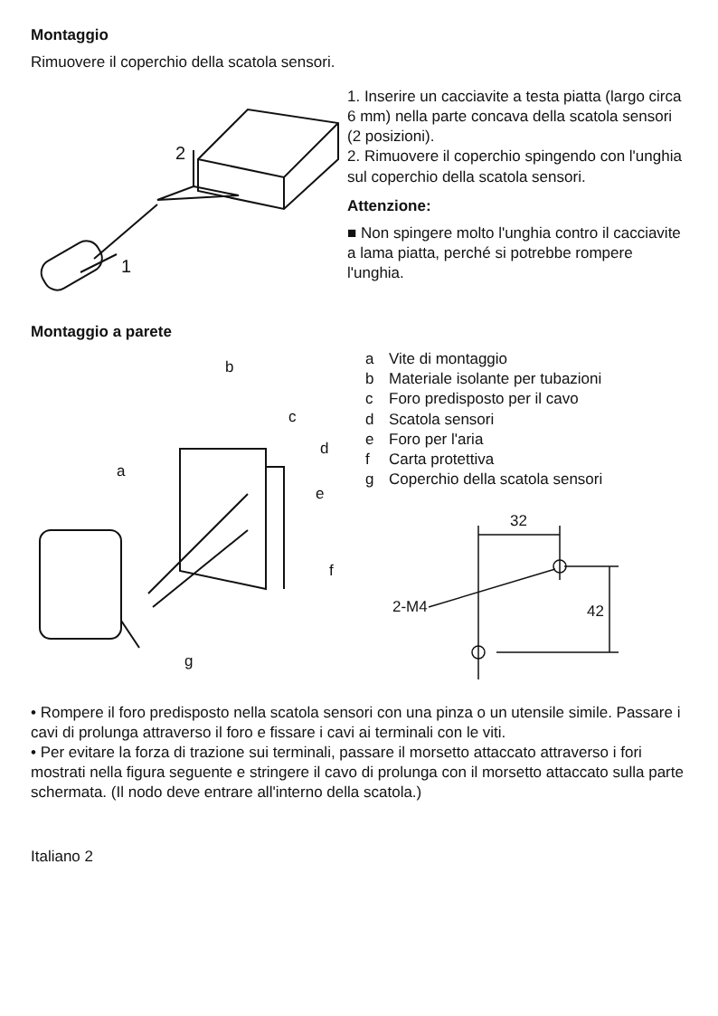Montaggio
Rimuovere il coperchio della scatola sensori.
2
1
1. Inserire un cacciavite a testa piatta (largo circa 6 mm) nella parte concava della scatola sensori (2 posizioni).
2. Rimuovere il coperchio spingendo con l'unghia sul coperchio della scatola sensori.
Attenzione:
■ Non spingere molto l'unghia contro il cacciavite a lama piatta, perché si potrebbe rompere l'unghia.
Montaggio a parete
b
c
d
a
e
f
g
a Vite di montaggio
b Materiale isolante per tubazioni
c Foro predisposto per il cavo
d Scatola sensori
e Foro per l'aria
f Carta protettiva
g Coperchio della scatola sensori
32
2-M4
42
• Rompere il foro predisposto nella scatola sensori con una pinza o un utensile simile. Passare i cavi di prolunga attraverso il foro e fissare i cavi ai terminali con le viti.
• Per evitare la forza di trazione sui terminali, passare il morsetto attaccato attraverso i fori mostrati nella figura seguente e stringere il cavo di prolunga con il morsetto attaccato sulla parte schermata. (Il nodo deve entrare all'interno della scatola.)
Italiano 2